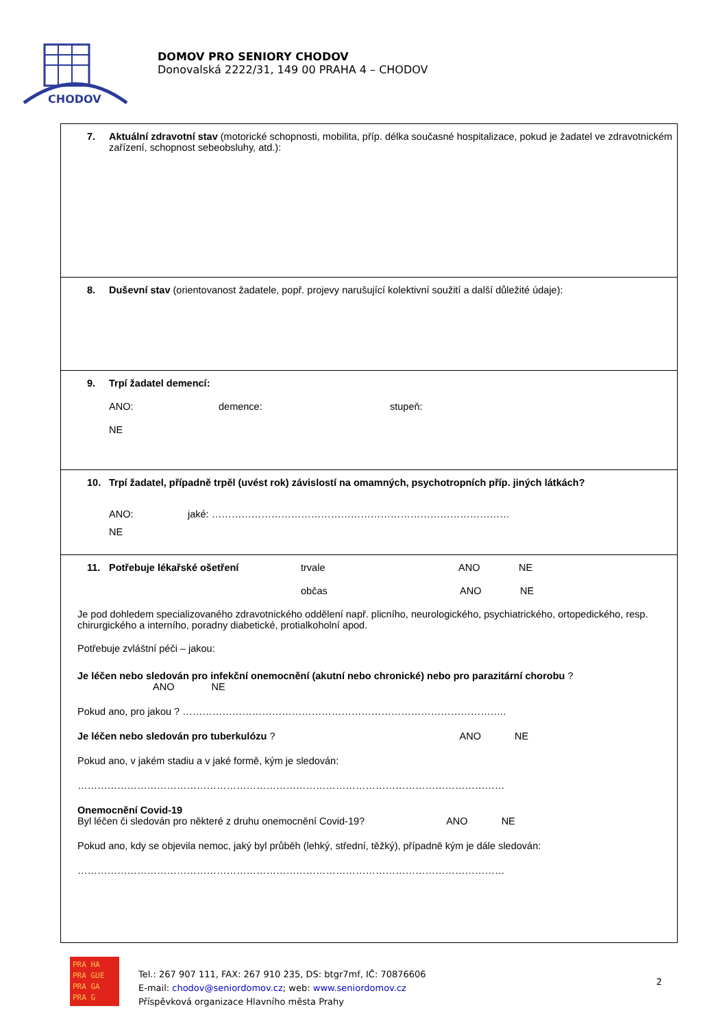CHODOV
DOMOV PRO SENIORY CHODOV
Donovalská 2222/31, 149 00 PRAHA 4 – CHODOV
7. Aktuální zdravotní stav (motorické schopnosti, mobilita, příp. délka současné hospitalizace, pokud je žadatel ve zdravotnickém zařízení, schopnost sebeobsluhy, atd.):
8. Duševní stav (orientovanost žadatele, popř. projevy narušující kolektivní soužití a další důležité údaje):
9. Trpí žadatel demencí:
ANO: demence: stupeň:
NE
10. Trpí žadatel, případně trpěl (uvést rok) závislostí na omamných, psychotropních příp. jiných látkách?
ANO: jaké: ………………………………………………………………………………
NE
11. Potřebuje lékařské ošetření trvale ANO NE
občas ANO NE
Je pod dohledem specializovaného zdravotnického oddělení např. plicního, neurologického, psychiatrického, ortopedického, resp. chirurgického a interního, poradny diabetické, protialkoholní apod.
Potřebuje zvláštní péči – jakou:
Je léčen nebo sledován pro infekční onemocnění (akutní nebo chronické) nebo pro parazitární chorobu ? ANO NE
Pokud ano, pro jakou ? ……………………………………………………………………………………..
Je léčen nebo sledován pro tuberkulózu ? ANO NE
Pokud ano, v jakém stadiu a v jaké formě, kým je sledován:
…………………………………………………………………………………………………………………
Onemocnění Covid-19
Byl léčen či sledován pro některé z druhu onemocnění Covid-19? ANO NE
Pokud ano, kdy se objevila nemoc, jaký byl průběh (lehký, střední, těžký), případně kým je dále sledován:
…………………………………………………………………………………………………………………
PRA HA
PRA GUE
PRA GA
PRA G
Tel.: 267 907 111, FAX: 267 910 235, DS: btgr7mf, IČ: 70876606
E-mail: chodov@seniordomov.cz; web: www.seniordomov.cz
Příspěvková organizace Hlavního města Prahy
2